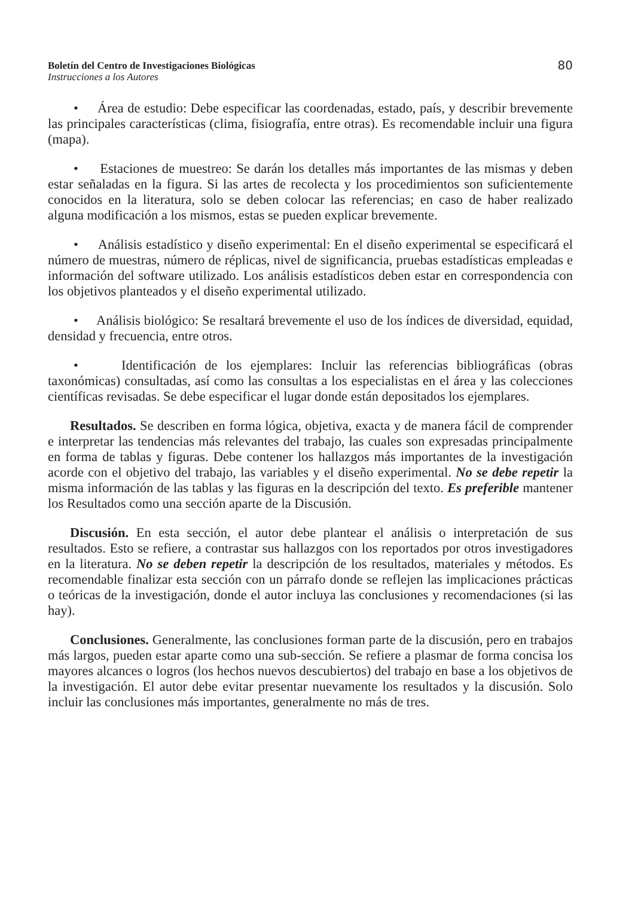Boletín del Centro de Investigaciones Biológicas
Instrucciones a los Autores
80
• Área de estudio: Debe especificar las coordenadas, estado, país, y describir brevemente las principales características (clima, fisiografía, entre otras). Es recomendable incluir una figura (mapa).
• Estaciones de muestreo: Se darán los detalles más importantes de las mismas y deben estar señaladas en la figura. Si las artes de recolecta y los procedimientos son suficientemente conocidos en la literatura, solo se deben colocar las referencias; en caso de haber realizado alguna modificación a los mismos, estas se pueden explicar brevemente.
• Análisis estadístico y diseño experimental: En el diseño experimental se especificará el número de muestras, número de réplicas, nivel de significancia, pruebas estadísticas empleadas e información del software utilizado. Los análisis estadísticos deben estar en correspondencia con los objetivos planteados y el diseño experimental utilizado.
• Análisis biológico: Se resaltará brevemente el uso de los índices de diversidad, equidad, densidad y frecuencia, entre otros.
• Identificación de los ejemplares: Incluir las referencias bibliográficas (obras taxonómicas) consultadas, así como las consultas a los especialistas en el área y las colecciones científicas revisadas. Se debe especificar el lugar donde están depositados los ejemplares.
Resultados. Se describen en forma lógica, objetiva, exacta y de manera fácil de comprender e interpretar las tendencias más relevantes del trabajo, las cuales son expresadas principalmente en forma de tablas y figuras. Debe contener los hallazgos más importantes de la investigación acorde con el objetivo del trabajo, las variables y el diseño experimental. No se debe repetir la misma información de las tablas y las figuras en la descripción del texto. Es preferible mantener los Resultados como una sección aparte de la Discusión.
Discusión. En esta sección, el autor debe plantear el análisis o interpretación de sus resultados. Esto se refiere, a contrastar sus hallazgos con los reportados por otros investigadores en la literatura. No se deben repetir la descripción de los resultados, materiales y métodos. Es recomendable finalizar esta sección con un párrafo donde se reflejen las implicaciones prácticas o teóricas de la investigación, donde el autor incluya las conclusiones y recomendaciones (si las hay).
Conclusiones. Generalmente, las conclusiones forman parte de la discusión, pero en trabajos más largos, pueden estar aparte como una sub-sección. Se refiere a plasmar de forma concisa los mayores alcances o logros (los hechos nuevos descubiertos) del trabajo en base a los objetivos de la investigación. El autor debe evitar presentar nuevamente los resultados y la discusión. Solo incluir las conclusiones más importantes, generalmente no más de tres.